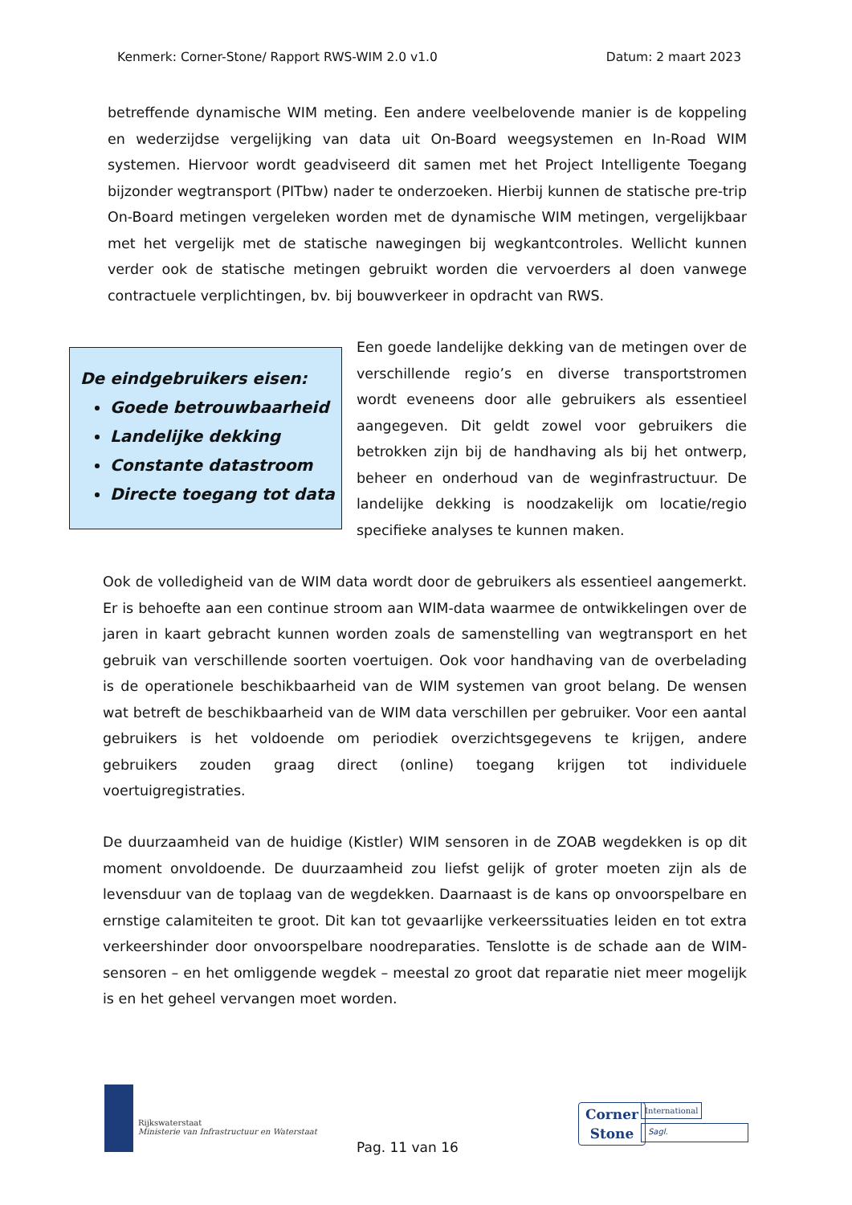Kenmerk: Corner-Stone/ Rapport RWS-WIM 2.0 v1.0 Datum: 2 maart 2023
betreffende dynamische WIM meting. Een andere veelbelovende manier is de koppeling en wederzijdse vergelijking van data uit On-Board weegsystemen en In-Road WIM systemen. Hiervoor wordt geadviseerd dit samen met het Project Intelligente Toegang bijzonder wegtransport (PITbw) nader te onderzoeken. Hierbij kunnen de statische pre-trip On-Board metingen vergeleken worden met de dynamische WIM metingen, vergelijkbaar met het vergelijk met de statische nawegingen bij wegkantcontroles. Wellicht kunnen verder ook de statische metingen gebruikt worden die vervoerders al doen vanwege contractuele verplichtingen, bv. bij bouwverkeer in opdracht van RWS.
De eindgebruikers eisen:
Goede betrouwbaarheid
Landelijke dekking
Constante datastroom
Directe toegang tot data
Een goede landelijke dekking van de metingen over de verschillende regio’s en diverse transportstromen wordt eveneens door alle gebruikers als essentieel aangegeven. Dit geldt zowel voor gebruikers die betrokken zijn bij de handhaving als bij het ontwerp, beheer en onderhoud van de weginfrastructuur. De landelijke dekking is noodzakelijk om locatie/regio specifieke analyses te kunnen maken.
Ook de volledigheid van de WIM data wordt door de gebruikers als essentieel aangemerkt. Er is behoefte aan een continue stroom aan WIM-data waarmee de ontwikkelingen over de jaren in kaart gebracht kunnen worden zoals de samenstelling van wegtransport en het gebruik van verschillende soorten voertuigen. Ook voor handhaving van de overbelading is de operationele beschikbaarheid van de WIM systemen van groot belang. De wensen wat betreft de beschikbaarheid van de WIM data verschillen per gebruiker. Voor een aantal gebruikers is het voldoende om periodiek overzichtsgegevens te krijgen, andere gebruikers zouden graag direct (online) toegang krijgen tot individuele voertuigregistraties.
De duurzaamheid van de huidige (Kistler) WIM sensoren in de ZOAB wegdekken is op dit moment onvoldoende. De duurzaamheid zou liefst gelijk of groter moeten zijn als de levensduur van de toplaag van de wegdekken. Daarnaast is de kans op onvoorspelbare en ernstige calamiteiten te groot. Dit kan tot gevaarlijke verkeerssituaties leiden en tot extra verkeershinder door onvoorspelbare noodreparaties. Tenslotte is de schade aan de WIM-sensoren – en het omliggende wegdek – meestal zo groot dat reparatie niet meer mogelijk is en het geheel vervangen moet worden.
Rijkswaterstaat
Ministerie van Infrastructuur en Waterstaat
Pag. 11 van 16
Corner
Stone
International
Sagl.